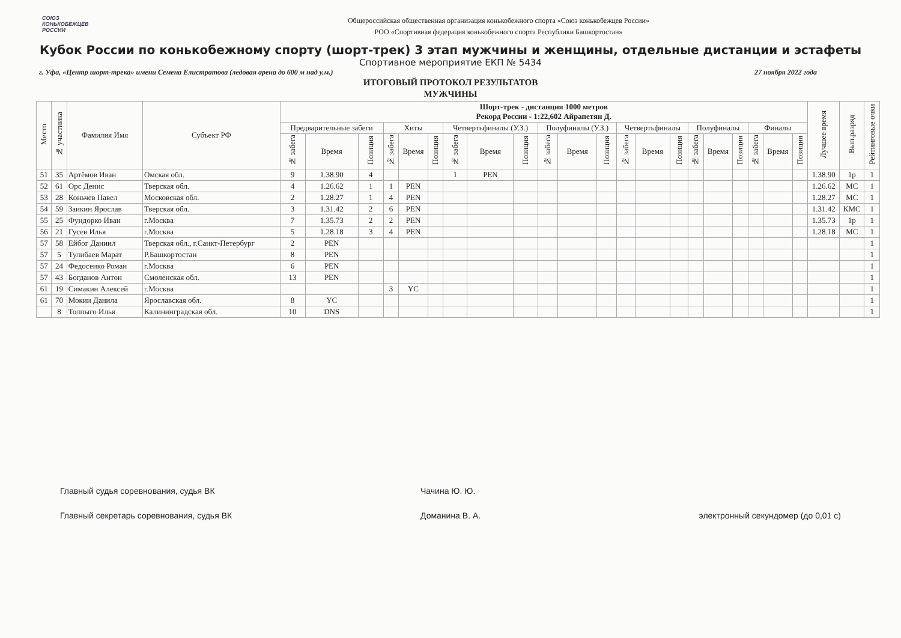СОЮЗ
КОНЬКОБЕЖЦЕВ
РОССИИ
Общероссийская общественная организация конькобежного спорта «Союз конькобежцев России»
РОО «Спортивная федерация конькобежного спорта Республики Башкортостан»
Кубок России по конькобежному спорту (шорт-трек) 3 этап мужчины и женщины, отдельные дистанции и эстафеты
Спортивное мероприятие ЕКП № 5434
г. Уфа, «Центр шорт-трека» имени Семена Елистратова (ледовая арена до 600 м над у.м.) 27 ноября 2022 года
ИТОГОВЫЙ ПРОТОКОЛ РЕЗУЛЬТАТОВ
МУЖЧИНЫ
| Место | № участника | Фамилия Имя | Субъект РФ | Шорт-трек - дистанция 1000 метров Рекорд России - 1:22,602 Айрапетян Д. | | | | | | | | | | | | | | | | | | | | | Лучшее время | Вып.разряд | Рейтинговые очки |
| --- | --- | --- | --- | --- | --- | --- | --- | --- | --- | --- | --- | --- | --- | --- | --- | --- | --- | --- | --- | --- | --- | --- | --- | --- | --- | --- | --- |
| | | | | Предварительные забеги | | | Хиты | | | Четвертьфиналы (У.З.) | | | Полуфиналы (У.З.) | | | Четвертьфиналы | | | Полуфиналы | | | Финалы | | | | | |
| | | | | № забега | Время | Позиция | № забега | Время | Позиция | № забега | Время | Позиция | № забега | Время | Позиция | № забега | Время | Позиция | № забега | Время | Позиция | № забега | Время | Позиция | | | |
| 51 | 35 | Артёмов Иван | Омская обл. | 9 | 1.38.90 | 4 | | | | 1 | PEN | | | | | | | | | | | | | | 1.38.90 | 1р | 1 |
| 52 | 61 | Орс Денис | Тверская обл. | 4 | 1.26.62 | 1 | 1 | PEN | | | | | | | | | | | | | | | | | 1.26.62 | МС | 1 |
| 53 | 28 | Коньчев Павел | Московская обл. | 2 | 1.28.27 | 1 | 4 | PEN | | | | | | | | | | | | | | | | | 1.28.27 | МС | 1 |
| 54 | 59 | Заикин Ярослав | Тверская обл. | 3 | 1.31.42 | 2 | 6 | PEN | | | | | | | | | | | | | | | | | 1.31.42 | КМС | 1 |
| 55 | 25 | Фундорко Иван | г.Москва | 7 | 1.35.73 | 2 | 2 | PEN | | | | | | | | | | | | | | | | | 1.35.73 | 1р | 1 |
| 56 | 21 | Гусев Илья | г.Москва | 5 | 1.28.18 | 3 | 4 | PEN | | | | | | | | | | | | | | | | | 1.28.18 | МС | 1 |
| 57 | 58 | Ейбог Даниил | Тверская обл., г.Санкт-Петербург | 2 | PEN | | | | | | | | | | | | | | | | | | | | | | 1 |
| 57 | 5 | Тулибаев Марат | Р.Башкортостан | 8 | PEN | | | | | | | | | | | | | | | | | | | | | | 1 |
| 57 | 24 | Федосенко Роман | г.Москва | 6 | PEN | | | | | | | | | | | | | | | | | | | | | | 1 |
| 57 | 43 | Богданов Антон | Смоленская обл. | 13 | PEN | | | | | | | | | | | | | | | | | | | | | | 1 |
| 61 | 19 | Симакин Алексей | г.Москва | | | | 3 | YC | | | | | | | | | | | | | | | | | | | 1 |
| 61 | 70 | Мокин Данила | Ярославская обл. | 8 | YC | | | | | | | | | | | | | | | | | | | | | | 1 |
| | 8 | Толпыго Илья | Калининградская обл. | 10 | DNS | | | | | | | | | | | | | | | | | | | | | | 1 |
Главный судья соревнования, судья ВК Чачина Ю. Ю.
Главный секретарь соревнования, судья ВК Доманина В. А. электронный секундомер (до 0,01 с)